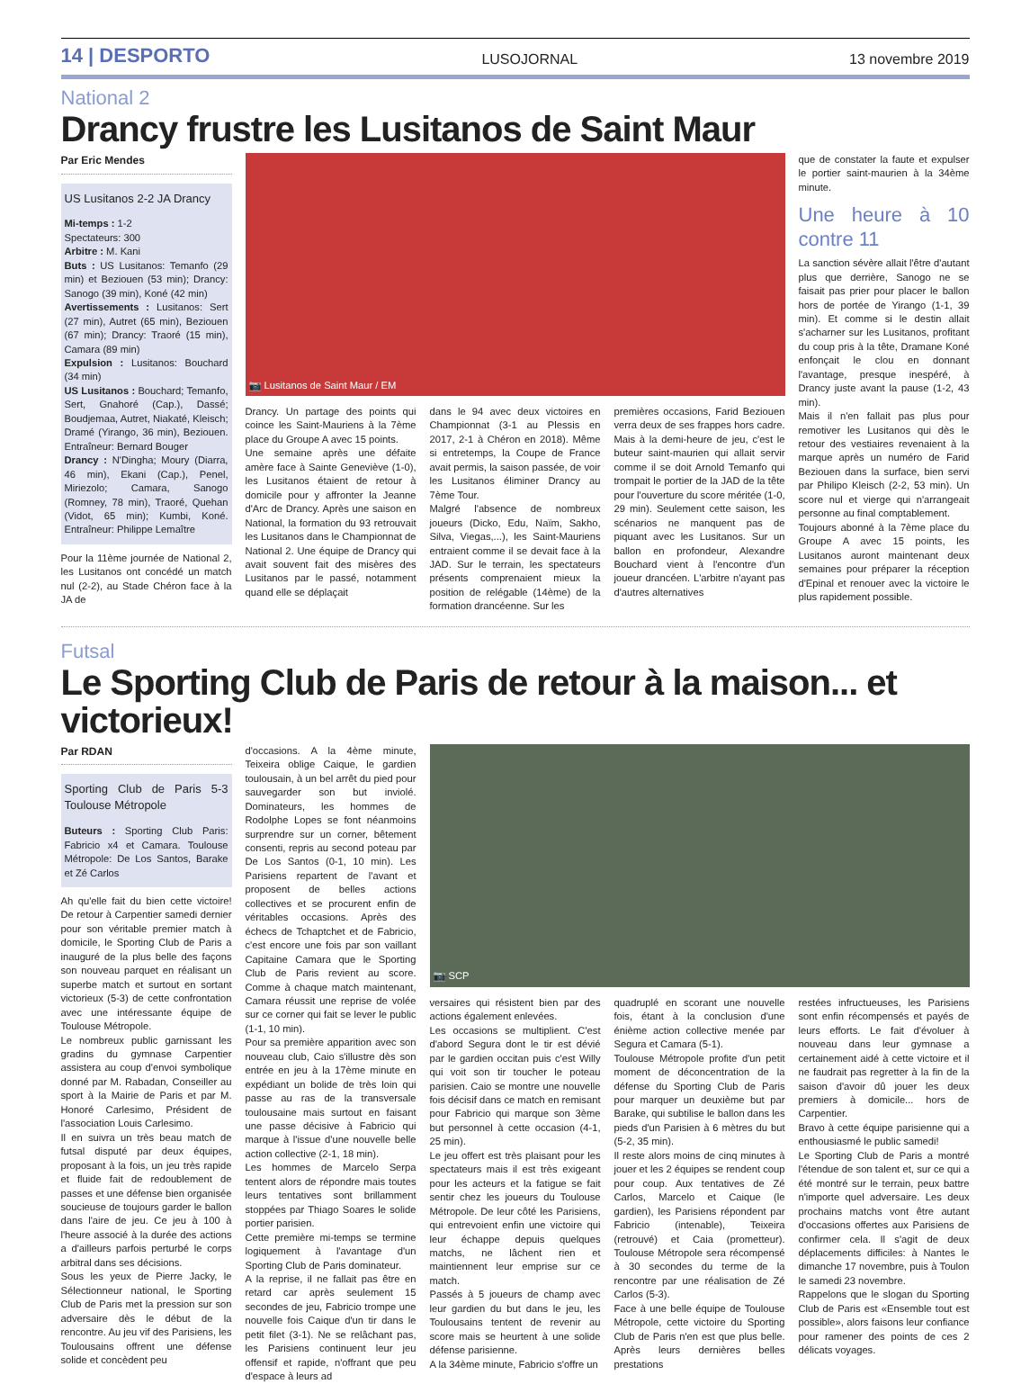14 | DESPORTO LUSOJORNAL 13 novembre 2019
National 2
Drancy frustre les Lusitanos de Saint Maur
Par Eric Mendes
US Lusitanos 2-2 JA Drancy
Mi-temps : 1-2
Spectateurs: 300
Arbitre : M. Kani
Buts : US Lusitanos: Temanfo (29 min) et Beziouen (53 min); Drancy: Sanogo (39 min), Koné (42 min)
Avertissements : Lusitanos: Sert (27 min), Autret (65 min), Beziouen (67 min); Drancy: Traoré (15 min), Camara (89 min)
Expulsion : Lusitanos: Bouchard (34 min)
US Lusitanos : Bouchard; Temanfo, Sert, Gnahoré (Cap.), Dassé; Boudjemaa, Autret, Niakaté, Kleisch; Dramé (Yirango, 36 min), Beziouen. Entraîneur: Bernard Bouger
Drancy : N'Dingha; Moury (Diarra, 46 min), Ekani (Cap.), Penel, Miriezolo; Camara, Sanogo (Romney, 78 min), Traoré, Quehan (Vidot, 65 min); Kumbi, Koné. Entraîneur: Philippe Lemaître
Pour la 11ème journée de National 2, les Lusitanos ont concédé un match nul (2-2), au Stade Chéron face à la JA de
📷 Lusitanos de Saint Maur / EM
Drancy. Un partage des points qui coince les Saint-Mauriens à la 7ème place du Groupe A avec 15 points.
Une semaine après une défaite amère face à Sainte Geneviève (1-0), les Lusitanos étaient de retour à domicile pour y affronter la Jeanne d'Arc de Drancy. Après une saison en National, la formation du 93 retrouvait les Lusitanos dans le Championnat de National 2. Une équipe de Drancy qui avait souvent fait des misères des Lusitanos par le passé, notamment quand elle se déplaçait
dans le 94 avec deux victoires en Championnat (3-1 au Plessis en 2017, 2-1 à Chéron en 2018). Même si entretemps, la Coupe de France avait permis, la saison passée, de voir les Lusitanos éliminer Drancy au 7ème Tour.
Malgré l'absence de nombreux joueurs (Dicko, Edu, Naïm, Sakho, Silva, Viegas,...), les Saint-Mauriens entraient comme il se devait face à la JAD. Sur le terrain, les spectateurs présents comprenaient mieux la position de relégable (14ème) de la formation drancéenne. Sur les
premières occasions, Farid Beziouen verra deux de ses frappes hors cadre. Mais à la demi-heure de jeu, c'est le buteur saint-maurien qui allait servir comme il se doit Arnold Temanfo qui trompait le portier de la JAD de la tête pour l'ouverture du score méritée (1-0, 29 min). Seulement cette saison, les scénarios ne manquent pas de piquant avec les Lusitanos. Sur un ballon en profondeur, Alexandre Bouchard vient à l'encontre d'un joueur drancéen. L'arbitre n'ayant pas d'autres alternatives
que de constater la faute et expulser le portier saint-maurien à la 34ème minute.
Une heure à 10 contre 11
La sanction sévère allait l'être d'autant plus que derrière, Sanogo ne se faisait pas prier pour placer le ballon hors de portée de Yirango (1-1, 39 min). Et comme si le destin allait s'acharner sur les Lusitanos, profitant du coup pris à la tête, Dramane Koné enfonçait le clou en donnant l'avantage, presque inespéré, à Drancy juste avant la pause (1-2, 43 min).
Mais il n'en fallait pas plus pour remotiver les Lusitanos qui dès le retour des vestiaires revenaient à la marque après un numéro de Farid Beziouen dans la surface, bien servi par Philipo Kleisch (2-2, 53 min). Un score nul et vierge qui n'arrangeait personne au final comptablement.
Toujours abonné à la 7ème place du Groupe A avec 15 points, les Lusitanos auront maintenant deux semaines pour préparer la réception d'Epinal et renouer avec la victoire le plus rapidement possible.
Futsal
Le Sporting Club de Paris de retour à la maison... et victorieux!
Par RDAN
Sporting Club de Paris 5-3 Toulouse Métropole
Buteurs : Sporting Club Paris: Fabricio x4 et Camara. Toulouse Métropole: De Los Santos, Barake et Zé Carlos
Ah qu'elle fait du bien cette victoire! De retour à Carpentier samedi dernier pour son véritable premier match à domicile, le Sporting Club de Paris a inauguré de la plus belle des façons son nouveau parquet en réalisant un superbe match et surtout en sortant victorieux (5-3) de cette confrontation avec une intéressante équipe de Toulouse Métropole.
Le nombreux public garnissant les gradins du gymnase Carpentier assistera au coup d'envoi symbolique donné par M. Rabadan, Conseiller au sport à la Mairie de Paris et par M. Honoré Carlesimo, Président de l'association Louis Carlesimo.
Il en suivra un très beau match de futsal disputé par deux équipes, proposant à la fois, un jeu très rapide et fluide fait de redoublement de passes et une défense bien organisée soucieuse de toujours garder le ballon dans l'aire de jeu. Ce jeu à 100 à l'heure associé à la durée des actions a d'ailleurs parfois perturbé le corps arbitral dans ses décisions.
Sous les yeux de Pierre Jacky, le Sélectionneur national, le Sporting Club de Paris met la pression sur son adversaire dès le début de la rencontre. Au jeu vif des Parisiens, les Toulousains offrent une défense solide et concèdent peu
d'occasions. A la 4ème minute, Teixeira oblige Caique, le gardien toulousain, à un bel arrêt du pied pour sauvegarder son but inviolé. Dominateurs, les hommes de Rodolphe Lopes se font néanmoins surprendre sur un corner, bêtement consenti, repris au second poteau par De Los Santos (0-1, 10 min). Les Parisiens repartent de l'avant et proposent de belles actions collectives et se procurent enfin de véritables occasions. Après des échecs de Tchaptchet et de Fabricio, c'est encore une fois par son vaillant Capitaine Camara que le Sporting Club de Paris revient au score. Comme à chaque match maintenant, Camara réussit une reprise de volée sur ce corner qui fait se lever le public (1-1, 10 min).
Pour sa première apparition avec son nouveau club, Caio s'illustre dès son entrée en jeu à la 17ème minute en expédiant un bolide de très loin qui passe au ras de la transversale toulousaine mais surtout en faisant une passe décisive à Fabricio qui marque à l'issue d'une nouvelle belle action collective (2-1, 18 min).
Les hommes de Marcelo Serpa tentent alors de répondre mais toutes leurs tentatives sont brillamment stoppées par Thiago Soares le solide portier parisien.
Cette première mi-temps se termine logiquement à l'avantage d'un Sporting Club de Paris dominateur.
A la reprise, il ne fallait pas être en retard car après seulement 15 secondes de jeu, Fabricio trompe une nouvelle fois Caique d'un tir dans le petit filet (3-1). Ne se relâchant pas, les Parisiens continuent leur jeu offensif et rapide, n'offrant que peu d'espace à leurs ad
📷 SCP
versaires qui résistent bien par des actions également enlevées.
Les occasions se multiplient. C'est d'abord Segura dont le tir est dévié par le gardien occitan puis c'est Willy qui voit son tir toucher le poteau parisien. Caio se montre une nouvelle fois décisif dans ce match en remisant pour Fabricio qui marque son 3ème but personnel à cette occasion (4-1, 25 min).
Le jeu offert est très plaisant pour les spectateurs mais il est très exigeant pour les acteurs et la fatigue se fait sentir chez les joueurs du Toulouse Métropole. De leur côté les Parisiens, qui entrevoient enfin une victoire qui leur échappe depuis quelques matchs, ne lâchent rien et maintiennent leur emprise sur ce match.
Passés à 5 joueurs de champ avec leur gardien du but dans le jeu, les Toulousains tentent de revenir au score mais se heurtent à une solide défense parisienne.
A la 34ème minute, Fabricio s'offre un
quadruplé en scorant une nouvelle fois, étant à la conclusion d'une énième action collective menée par Segura et Camara (5-1).
Toulouse Métropole profite d'un petit moment de déconcentration de la défense du Sporting Club de Paris pour marquer un deuxième but par Barake, qui subtilise le ballon dans les pieds d'un Parisien à 6 mètres du but (5-2, 35 min).
Il reste alors moins de cinq minutes à jouer et les 2 équipes se rendent coup pour coup. Aux tentatives de Zé Carlos, Marcelo et Caique (le gardien), les Parisiens répondent par Fabricio (intenable), Teixeira (retrouvé) et Caia (prometteur). Toulouse Métropole sera récompensé à 30 secondes du terme de la rencontre par une réalisation de Zé Carlos (5-3).
Face à une belle équipe de Toulouse Métropole, cette victoire du Sporting Club de Paris n'en est que plus belle. Après leurs dernières belles prestations
restées infructueuses, les Parisiens sont enfin récompensés et payés de leurs efforts. Le fait d'évoluer à nouveau dans leur gymnase a certainement aidé à cette victoire et il ne faudrait pas regretter à la fin de la saison d'avoir dû jouer les deux premiers à domicile... hors de Carpentier.
Bravo à cette équipe parisienne qui a enthousiasmé le public samedi!
Le Sporting Club de Paris a montré l'étendue de son talent et, sur ce qui a été montré sur le terrain, peux battre n'importe quel adversaire. Les deux prochains matchs vont être autant d'occasions offertes aux Parisiens de confirmer cela. Il s'agit de deux déplacements difficiles: à Nantes le dimanche 17 novembre, puis à Toulon le samedi 23 novembre.
Rappelons que le slogan du Sporting Club de Paris est «Ensemble tout est possible», alors faisons leur confiance pour ramener des points de ces 2 délicats voyages.